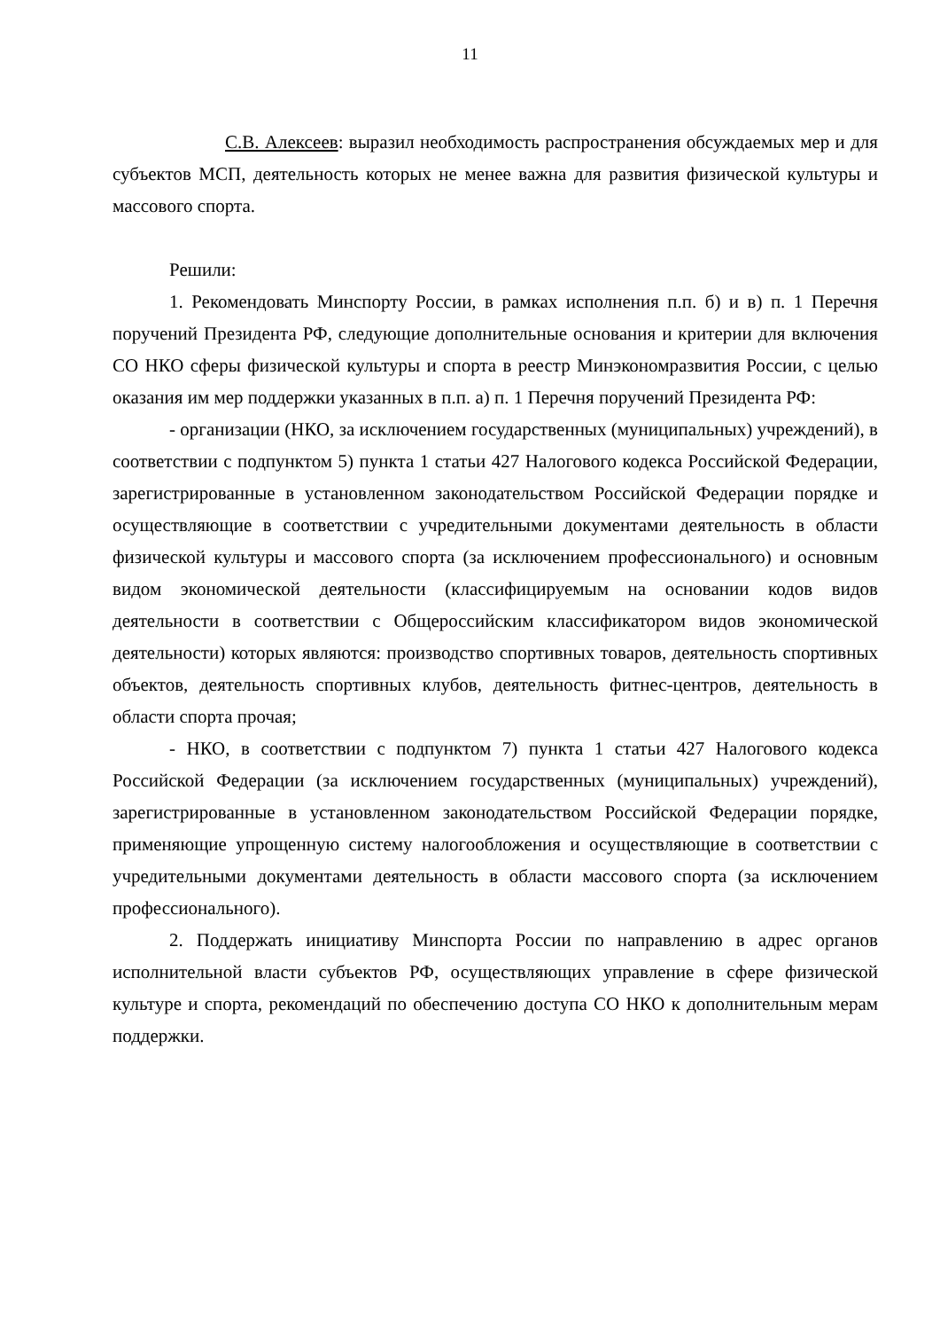11
С.В. Алексеев: выразил необходимость распространения обсуждаемых мер и для субъектов МСП, деятельность которых не менее важна для развития физической культуры и массового спорта.
Решили:
1. Рекомендовать Минспорту России, в рамках исполнения п.п. б) и в) п. 1 Перечня поручений Президента РФ, следующие дополнительные основания и критерии для включения СО НКО сферы физической культуры и спорта в реестр Минэкономразвития России, с целью оказания им мер поддержки указанных в п.п. а) п. 1 Перечня поручений Президента РФ:
- организации (НКО, за исключением государственных (муниципальных) учреждений), в соответствии с подпунктом 5) пункта 1 статьи 427 Налогового кодекса Российской Федерации, зарегистрированные в установленном законодательством Российской Федерации порядке и осуществляющие в соответствии с учредительными документами деятельность в области физической культуры и массового спорта (за исключением профессионального) и основным видом экономической деятельности (классифицируемым на основании кодов видов деятельности в соответствии с Общероссийским классификатором видов экономической деятельности) которых являются: производство спортивных товаров, деятельность спортивных объектов, деятельность спортивных клубов, деятельность фитнес-центров, деятельность в области спорта прочая;
- НКО, в соответствии с подпунктом 7) пункта 1 статьи 427 Налогового кодекса Российской Федерации (за исключением государственных (муниципальных) учреждений), зарегистрированные в установленном законодательством Российской Федерации порядке, применяющие упрощенную систему налогообложения и осуществляющие в соответствии с учредительными документами деятельность в области массового спорта (за исключением профессионального).
2. Поддержать инициативу Минспорта России по направлению в адрес органов исполнительной власти субъектов РФ, осуществляющих управление в сфере физической культуре и спорта, рекомендаций по обеспечению доступа СО НКО к дополнительным мерам поддержки.